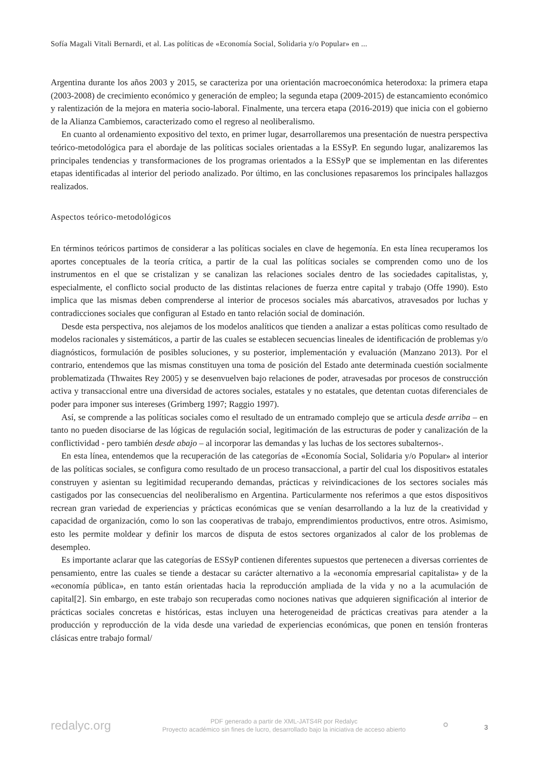Sofía Magali Vitali Bernardi, et al. Las políticas de «Economía Social, Solidaria y/o Popular» en ...
Argentina durante los años 2003 y 2015, se caracteriza por una orientación macroeconómica heterodoxa: la primera etapa (2003-2008) de crecimiento económico y generación de empleo; la segunda etapa (2009-2015) de estancamiento económico y ralentización de la mejora en materia socio-laboral. Finalmente, una tercera etapa (2016-2019) que inicia con el gobierno de la Alianza Cambiemos, caracterizado como el regreso al neoliberalismo.
En cuanto al ordenamiento expositivo del texto, en primer lugar, desarrollaremos una presentación de nuestra perspectiva teórico-metodológica para el abordaje de las políticas sociales orientadas a la ESSyP. En segundo lugar, analizaremos las principales tendencias y transformaciones de los programas orientados a la ESSyP que se implementan en las diferentes etapas identificadas al interior del periodo analizado. Por último, en las conclusiones repasaremos los principales hallazgos realizados.
Aspectos teórico-metodológicos
En términos teóricos partimos de considerar a las políticas sociales en clave de hegemonía. En esta línea recuperamos los aportes conceptuales de la teoría crítica, a partir de la cual las políticas sociales se comprenden como uno de los instrumentos en el que se cristalizan y se canalizan las relaciones sociales dentro de las sociedades capitalistas, y, especialmente, el conflicto social producto de las distintas relaciones de fuerza entre capital y trabajo (Offe 1990). Esto implica que las mismas deben comprenderse al interior de procesos sociales más abarcativos, atravesados por luchas y contradicciones sociales que configuran al Estado en tanto relación social de dominación.
Desde esta perspectiva, nos alejamos de los modelos analíticos que tienden a analizar a estas políticas como resultado de modelos racionales y sistemáticos, a partir de las cuales se establecen secuencias lineales de identificación de problemas y/o diagnósticos, formulación de posibles soluciones, y su posterior, implementación y evaluación (Manzano 2013). Por el contrario, entendemos que las mismas constituyen una toma de posición del Estado ante determinada cuestión socialmente problematizada (Thwaites Rey 2005) y se desenvuelven bajo relaciones de poder, atravesadas por procesos de construcción activa y transaccional entre una diversidad de actores sociales, estatales y no estatales, que detentan cuotas diferenciales de poder para imponer sus intereses (Grimberg 1997; Raggio 1997).
Así, se comprende a las políticas sociales como el resultado de un entramado complejo que se articula desde arriba – en tanto no pueden disociarse de las lógicas de regulación social, legitimación de las estructuras de poder y canalización de la conflictividad - pero también desde abajo – al incorporar las demandas y las luchas de los sectores subalternos-.
En esta línea, entendemos que la recuperación de las categorías de «Economía Social, Solidaria y/o Popular» al interior de las políticas sociales, se configura como resultado de un proceso transaccional, a partir del cual los dispositivos estatales construyen y asientan su legitimidad recuperando demandas, prácticas y reivindicaciones de los sectores sociales más castigados por las consecuencias del neoliberalismo en Argentina. Particularmente nos referimos a que estos dispositivos recrean gran variedad de experiencias y prácticas económicas que se venían desarrollando a la luz de la creatividad y capacidad de organización, como lo son las cooperativas de trabajo, emprendimientos productivos, entre otros. Asimismo, esto les permite moldear y definir los marcos de disputa de estos sectores organizados al calor de los problemas de desempleo.
Es importante aclarar que las categorías de ESSyP contienen diferentes supuestos que pertenecen a diversas corrientes de pensamiento, entre las cuales se tiende a destacar su carácter alternativo a la «economía empresarial capitalista» y de la «economía pública», en tanto están orientadas hacia la reproducción ampliada de la vida y no a la acumulación de capital[2]. Sin embargo, en este trabajo son recuperadas como nociones nativas que adquieren significación al interior de prácticas sociales concretas e históricas, estas incluyen una heterogeneidad de prácticas creativas para atender a la producción y reproducción de la vida desde una variedad de experiencias económicas, que ponen en tensión fronteras clásicas entre trabajo formal/
redalyc.org
PDF generado a partir de XML-JATS4R por Redalyc
Proyecto académico sin fines de lucro, desarrollado bajo la iniciativa de acceso abierto
⚬ 3